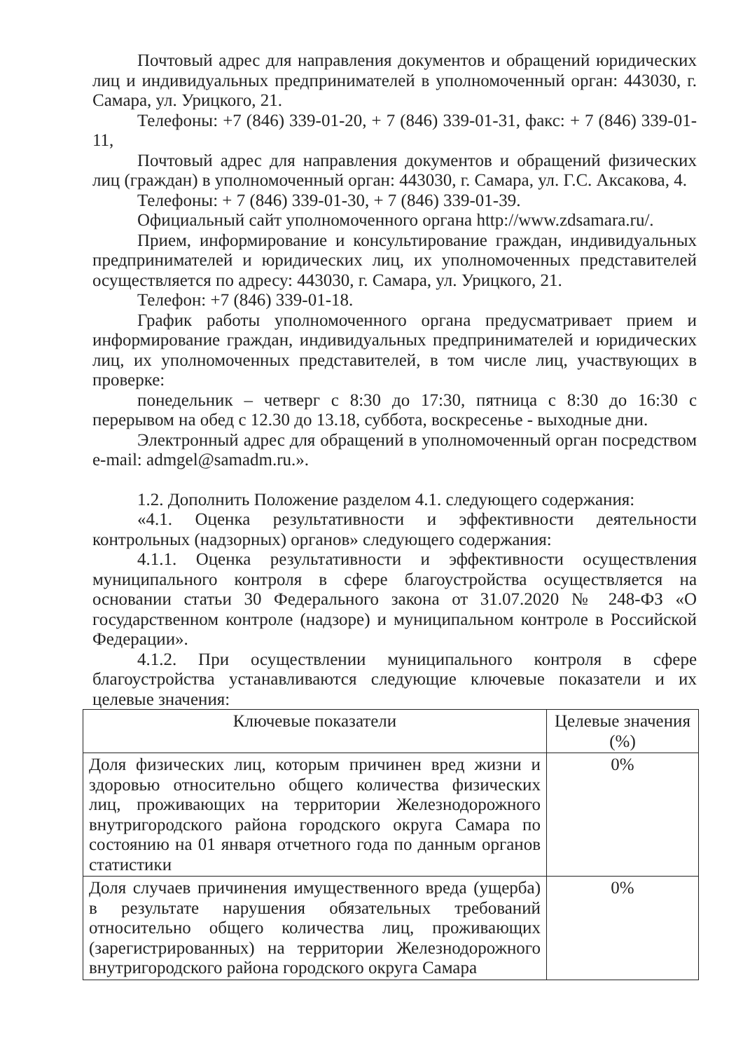Почтовый адрес для направления документов и обращений юридических лиц и индивидуальных предпринимателей в уполномоченный орган: 443030, г. Самара, ул. Урицкого, 21.
Телефоны: +7 (846) 339-01-20, + 7 (846) 339-01-31, факс: + 7 (846) 339-01-11,
Почтовый адрес для направления документов и обращений физических лиц (граждан) в уполномоченный орган: 443030, г. Самара, ул. Г.С. Аксакова, 4.
Телефоны: + 7 (846) 339-01-30, + 7 (846) 339-01-39.
Официальный сайт уполномоченного органа http://www.zdsamara.ru/.
Прием, информирование и консультирование граждан, индивидуальных предпринимателей и юридических лиц, их уполномоченных представителей осуществляется по адресу: 443030, г. Самара, ул. Урицкого, 21.
Телефон: +7 (846) 339-01-18.
График работы уполномоченного органа предусматривает прием и информирование граждан, индивидуальных предпринимателей и юридических лиц, их уполномоченных представителей, в том числе лиц, участвующих в проверке:
понедельник – четверг с 8:30 до 17:30, пятница с 8:30 до 16:30 с перерывом на обед с 12.30 до 13.18, суббота, воскресенье - выходные дни.
Электронный адрес для обращений в уполномоченный орган посредством e-mail: admgel@samadm.ru.».
1.2. Дополнить Положение разделом 4.1. следующего содержания:
«4.1. Оценка результативности и эффективности деятельности контрольных (надзорных) органов» следующего содержания:
4.1.1. Оценка результативности и эффективности осуществления муниципального контроля в сфере благоустройства осуществляется на основании статьи 30 Федерального закона от 31.07.2020 № 248-ФЗ «О государственном контроле (надзоре) и муниципальном контроле в Российской Федерации».
4.1.2. При осуществлении муниципального контроля в сфере благоустройства устанавливаются следующие ключевые показатели и их целевые значения:
| Ключевые показатели | Целевые значения (%) |
| --- | --- |
| Доля физических лиц, которым причинен вред жизни и здоровью относительно общего количества физических лиц, проживающих на территории Железнодорожного внутригородского района городского округа Самара по состоянию на 01 января отчетного года по данным органов статистики | 0% |
| Доля случаев причинения имущественного вреда (ущерба) в результате нарушения обязательных требований относительно общего количества лиц, проживающих (зарегистрированных) на территории Железнодорожного внутригородского района городского округа Самара | 0% |